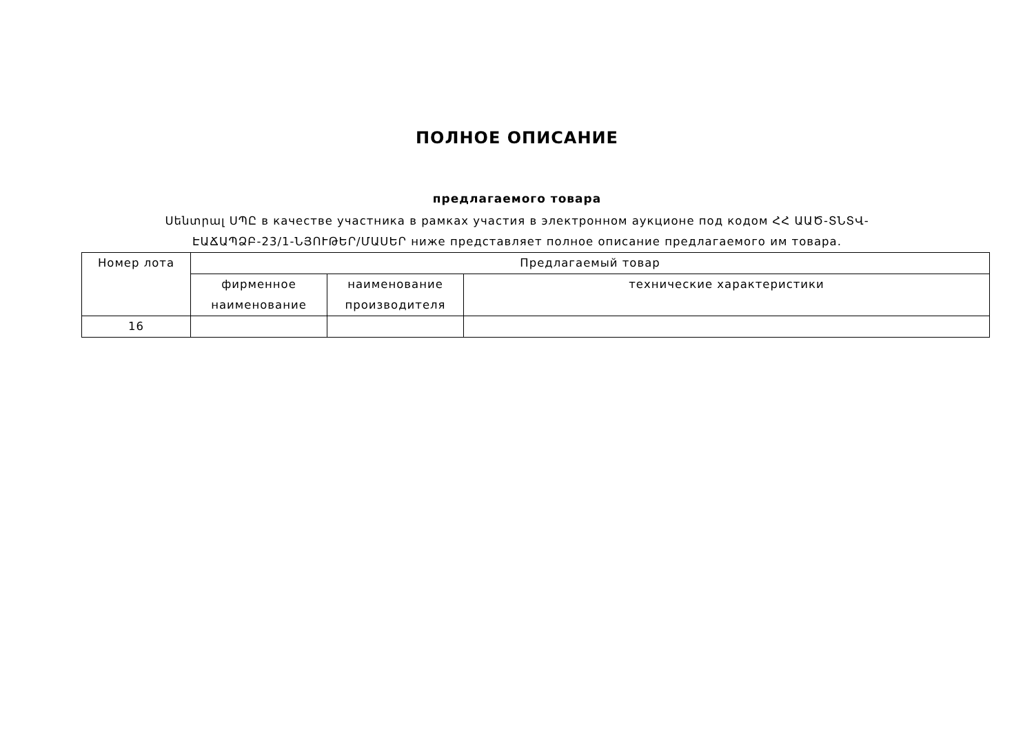ПОЛНОЕ ОПИСАНИЕ
предлагаемого товара
Սենտրալ ՍՊԸ в качестве участника в рамках участия в электронном аукционе под кодом ՀՀ ԱԱԾ-ՏՆՏՎ-ԷԱՃԱՊՁԲ-23/1-ՆՅՈՒԹԵՐ/ՄԱՍԵՐ ниже представляет полное описание предлагаемого им товара.
| Номер лота | Предлагаемый товар | | |
| --- | --- | --- | --- |
| | фирменное наименование | наименование производителя | технические характеристики |
| 16 | | | |